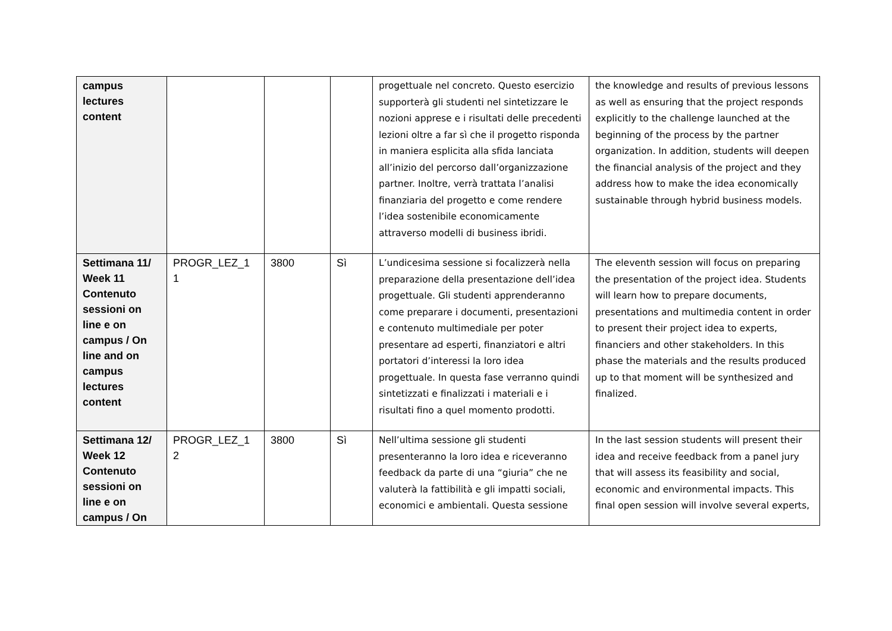| campus lectures content | | | | progettuale nel concreto. Questo esercizio supporterà gli studenti nel sintetizzare le nozioni apprese e i risultati delle precedenti lezioni oltre a far sì che il progetto risponda in maniera esplicita alla sfida lanciata all’inizio del percorso dall’organizzazione partner. Inoltre, verrà trattata l’analisi finanziaria del progetto e come rendere l’idea sostenibile economicamente attraverso modelli di business ibridi. | the knowledge and results of previous lessons as well as ensuring that the project responds explicitly to the challenge launched at the beginning of the process by the partner organization. In addition, students will deepen the financial analysis of the project and they address how to make the idea economically sustainable through hybrid business models. |
| Settimana 11/ Week 11 Contenuto sessioni on line e on campus / On line and on campus lectures content | PROGR_LEZ_1 1 | 3800 | Sì | L’undicesima sessione si focalizzerà nella preparazione della presentazione dell’idea progettuale. Gli studenti apprenderanno come preparare i documenti, presentazioni e contenuto multimediale per poter presentare ad esperti, finanziatori e altri portatori d’interessi la loro idea progettuale. In questa fase verranno quindi sintetizzati e finalizzati i materiali e i risultati fino a quel momento prodotti. | The eleventh session will focus on preparing the presentation of the project idea. Students will learn how to prepare documents, presentations and multimedia content in order to present their project idea to experts, financiers and other stakeholders. In this phase the materials and the results produced up to that moment will be synthesized and finalized. |
| Settimana 12/ Week 12 Contenuto sessioni on line e on campus / On | PROGR_LEZ_1 2 | 3800 | Sì | Nell’ultima sessione gli studenti presenteranno la loro idea e riceveranno feedback da parte di una “giuria” che ne valuterà la fattibilità e gli impatti sociali, economici e ambientali. Questa sessione | In the last session students will present their idea and receive feedback from a panel jury that will assess its feasibility and social, economic and environmental impacts. This final open session will involve several experts, |